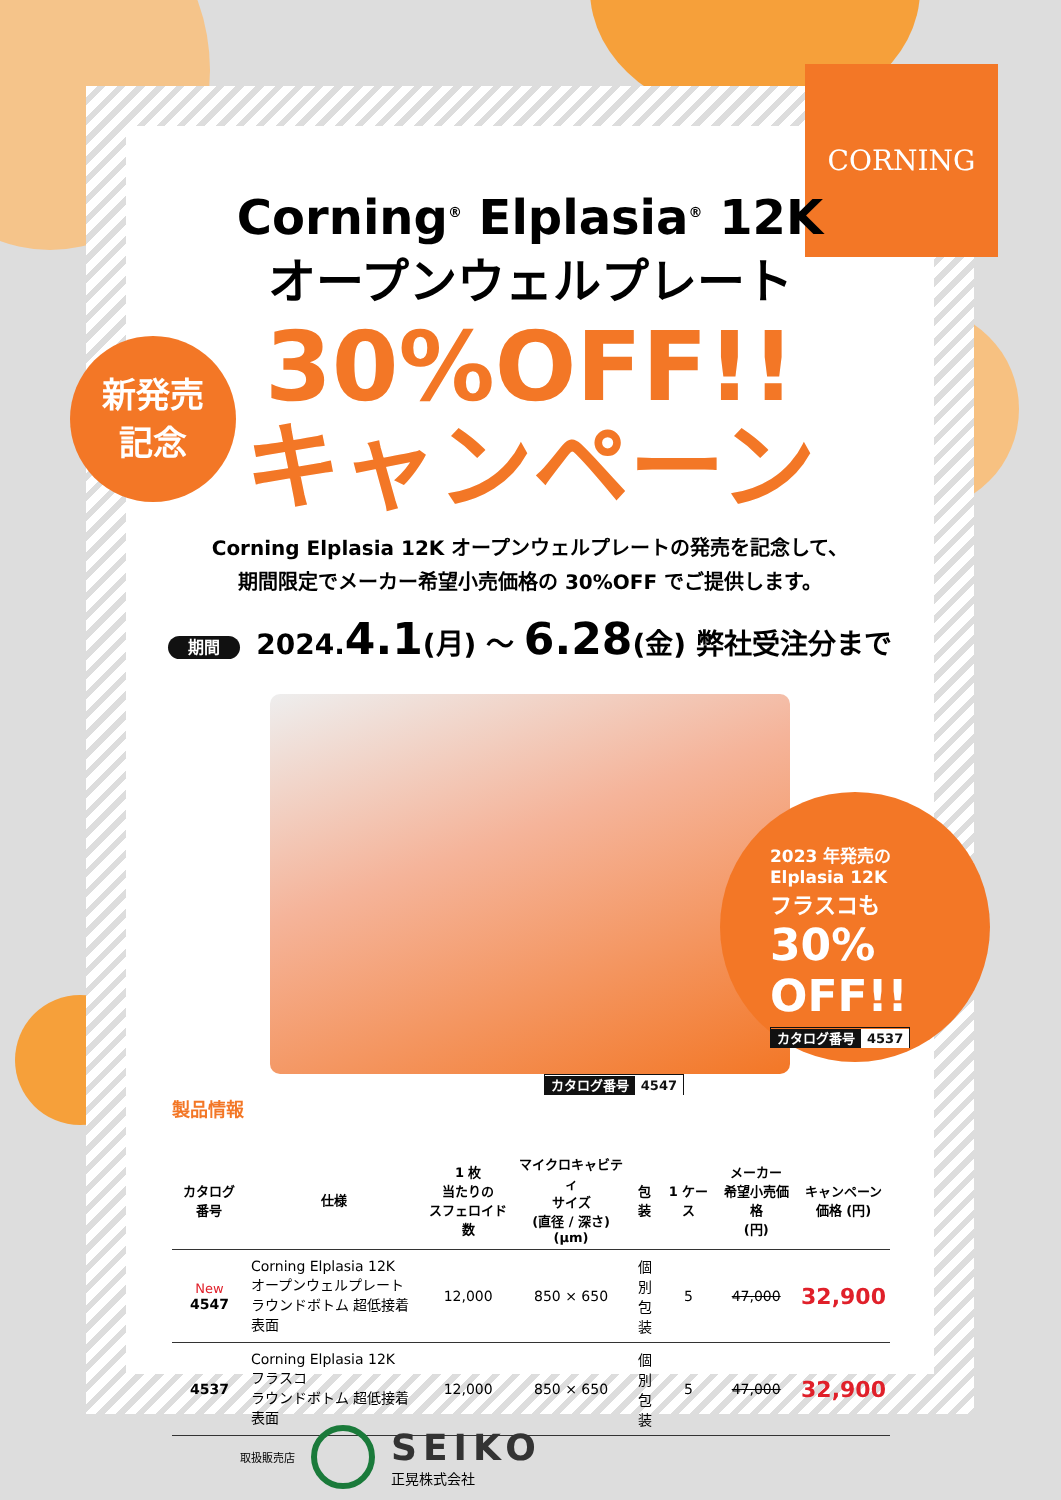CORNING
新発売
記念
Corning<sup>®</sup> Elplasia<sup>®</sup> 12K
オープンウェルプレート
30%OFF!!
キャンペーン
Corning Elplasia 12K オープンウェルプレートの発売を記念して、
期間限定でメーカー希望小売価格の 30%OFF でご提供します。
期間 2024.4.1(月) ～ 6.28(金) 弊社受注分まで
カタログ番号 4547
製品情報
2023 年発売の
Elplasia 12K
フラスコも
30%
OFF!!
カタログ番号 4537
| カタログ 番号 | 仕様 | 1 枚 当たりの スフェロイド数 | マイクロキャビティ サイズ (直径 / 深さ) (μm) | 包装 | 1 ケース | メーカー 希望小売価格 (円) | キャンペーン 価格 (円) |
| --- | --- | --- | --- | --- | --- | --- | --- |
| New 4547 | Corning Elplasia 12K オープンウェルプレート ラウンドボトム 超低接着表面 | 12,000 | 850 × 650 | 個別 包装 | 5 | 47,000 | 32,900 |
| 4537 | Corning Elplasia 12K フラスコ ラウンドボトム 超低接着表面 | 12,000 | 850 × 650 | 個別 包装 | 5 | 47,000 | 32,900 |
取扱販売店 SEIKO
正晃株式会社